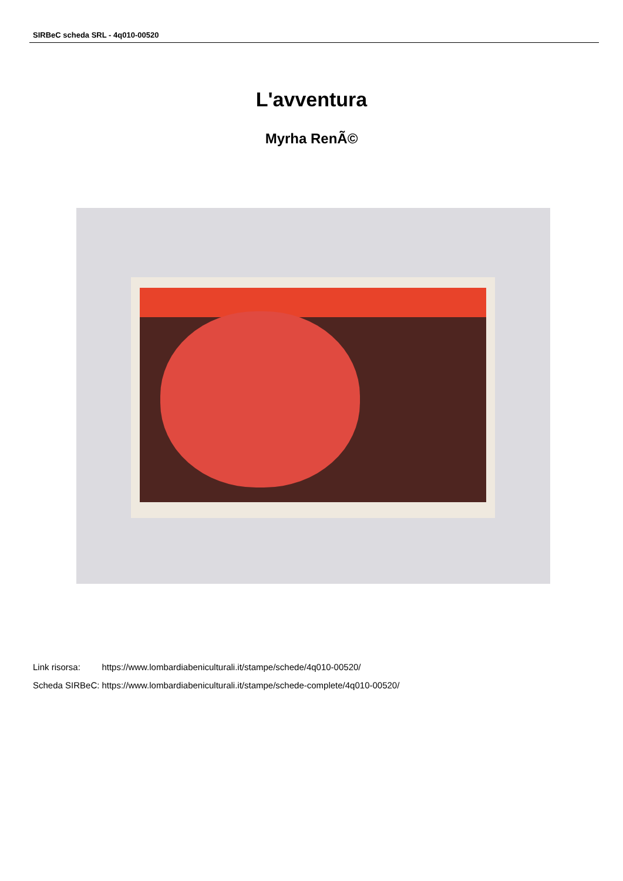SIRBeC scheda SRL - 4q010-00520
L'avventura
Myrha RenÃ©
| Link risorsa: | https://www.lombardiabeniculturali.it/stampe/schede/4q010-00520/ |
| Scheda SIRBeC: | https://www.lombardiabeniculturali.it/stampe/schede-complete/4q010-00520/ |